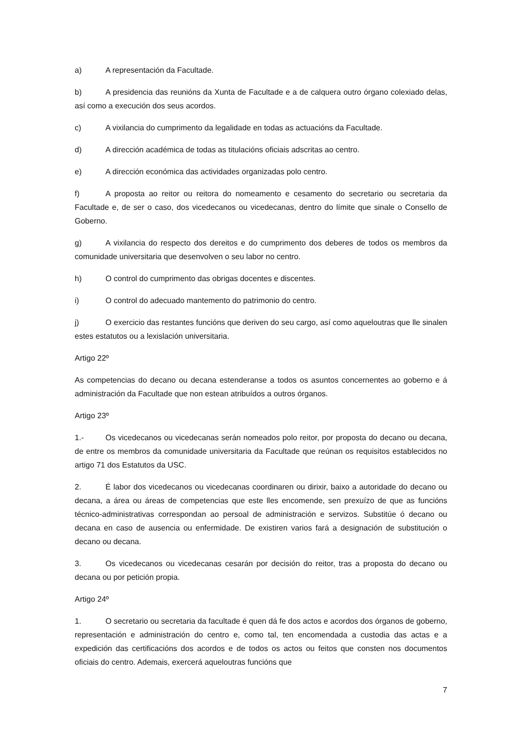a) A representación da Facultade.
b) A presidencia das reunións da Xunta de Facultade e a de calquera outro órgano colexiado delas, así como a execución dos seus acordos.
c) A vixilancia do cumprimento da legalidade en todas as actuacións da Facultade.
d) A dirección académica de todas as titulacións oficiais adscritas ao centro.
e) A dirección económica das actividades organizadas polo centro.
f) A proposta ao reitor ou reitora do nomeamento e cesamento do secretario ou secretaria da Facultade e, de ser o caso, dos vicedecanos ou vicedecanas, dentro do límite que sinale o Consello de Goberno.
g) A vixilancia do respecto dos dereitos e do cumprimento dos deberes de todos os membros da comunidade universitaria que desenvolven o seu labor no centro.
h) O control do cumprimento das obrigas docentes e discentes.
i) O control do adecuado mantemento do patrimonio do centro.
j) O exercicio das restantes funcións que deriven do seu cargo, así como aqueloutras que lle sinalen estes estatutos ou a lexislación universitaria.
Artigo 22º
As competencias do decano ou decana estenderanse a todos os asuntos concernentes ao goberno e á administración da Facultade que non estean atribuídos a outros órganos.
Artigo 23º
1.- Os vicedecanos ou vicedecanas serán nomeados polo reitor, por proposta do decano ou decana, de entre os membros da comunidade universitaria da Facultade que reúnan os requisitos establecidos no artigo 71 dos Estatutos da USC.
2. É labor dos vicedecanos ou vicedecanas coordinaren ou dirixir, baixo a autoridade do decano ou decana, a área ou áreas de competencias que este lles encomende, sen prexuízo de que as funcións técnico-administrativas correspondan ao persoal de administración e servizos. Substitúe ó decano ou decana en caso de ausencia ou enfermidade. De existiren varios fará a designación de substitución o decano ou decana.
3. Os vicedecanos ou vicedecanas cesarán por decisión do reitor, tras a proposta do decano ou decana ou por petición propia.
Artigo 24º
1. O secretario ou secretaria da facultade é quen dá fe dos actos e acordos dos órganos de goberno, representación e administración do centro e, como tal, ten encomendada a custodia das actas e a expedición das certificacións dos acordos e de todos os actos ou feitos que consten nos documentos oficiais do centro. Ademais, exercerá aqueloutras funcións que
7